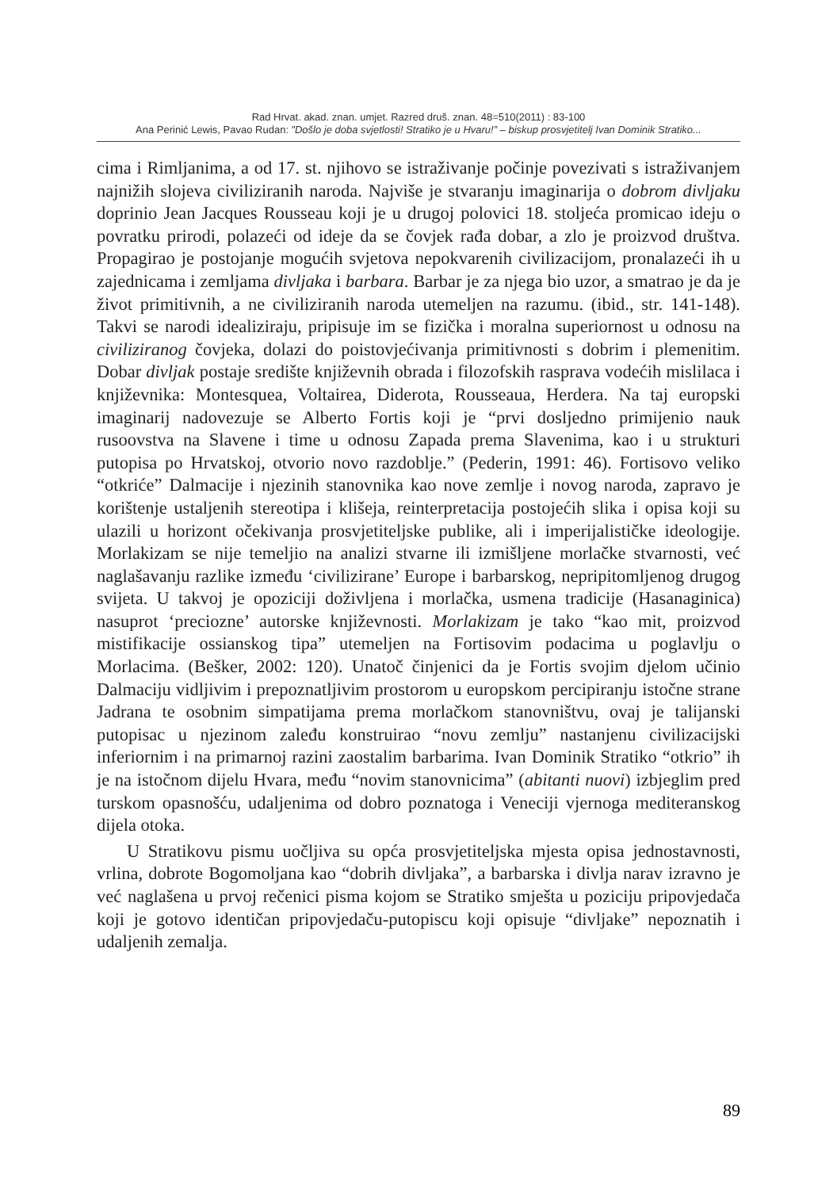Rad Hrvat. akad. znan. umjet. Razred druš. znan. 48=510(2011) : 83-100
Ana Perinić Lewis, Pavao Rudan: ”Došlo je doba svjetlosti! Stratiko je u Hvaru!” – biskup prosvjetitelj Ivan Dominik Stratiko...
cima i Rimljanima, a od 17. st. njihovo se istraživanje počinje povezivati s istraživanjem najnižih slojeva civiliziranih naroda. Najviše je stvaranju imaginarija o dobrom divljaku doprinio Jean Jacques Rousseau koji je u drugoj polovici 18. stoljeća promicao ideju o povratku prirodi, polazeći od ideje da se čovjek rađa dobar, a zlo je proizvod društva. Propagirao je postojanje mogućih svjetova nepokvarenih civilizacijom, pronalazeći ih u zajednicama i zemljama divljaka i barbara. Barbar je za njega bio uzor, a smatrao je da je život primitivnih, a ne civiliziranih naroda utemeljen na razumu. (ibid., str. 141-148). Takvi se narodi idealiziraju, pripisuje im se fizička i moralna superiornost u odnosu na civiliziranog čovjeka, dolazi do poistovjećivanja primitivnosti s dobrim i plemenitim. Dobar divljak postaje središte književnih obrada i filozofskih rasprava vodećih mislilaca i književnika: Montesquea, Voltairea, Diderota, Rousseaua, Herdera. Na taj europski imaginarij nadovezuje se Alberto Fortis koji je “prvi dosljedno primijenio nauk rusoovstva na Slavene i time u odnosu Zapada prema Slavenima, kao i u strukturi putopisa po Hrvatskoj, otvorio novo razdoblje.” (Pederin, 1991: 46). Fortisovo veliko “otkriće” Dalmacije i njezinih stanovnika kao nove zemlje i novog naroda, zapravo je korištenje ustaljenih stereotipa i klišeja, reinterpretacija postojećih slika i opisa koji su ulazili u horizont očekivanja prosvjetiteljske publike, ali i imperijalističke ideologije. Morlakizam se nije temeljio na analizi stvarne ili izmišljene morlačke stvarnosti, već naglašavanju razlike između ‘civilizirane’ Europe i barbarskog, nepripitomljenog drugog svijeta. U takvoj je opoziciji doživljena i morlačka, usmena tradicije (Hasanaginica) nasuprot ‘preciozne’ autorske književnosti. Morlakizam je tako “kao mit, proizvod mistifikacije ossianskog tipa” utemeljen na Fortisovim podacima u poglavlju o Morlacima. (Bešker, 2002: 120). Unatoč činjenici da je Fortis svojim djelom učinio Dalmaciju vidljivim i prepoznatljivim prostorom u europskom percipiranju istočne strane Jadrana te osobnim simpatijama prema morlačkom stanovništvu, ovaj je talijanski putopisac u njezinom zaleđu konstruirao “novu zemlju” nastanjenu civilizacijski inferiornim i na primarnoj razini zaostalim barbarima. Ivan Dominik Stratiko “otkrio” ih je na istočnom dijelu Hvara, među “novim stanovnicima” (abitanti nuovi) izbjeglim pred turskom opasnošću, udaljenima od dobro poznatoga i Veneciji vjernoga mediteranskog dijela otoka.
U Stratikovu pismu uočljiva su opća prosvjetiteljska mjesta opisa jednostavnosti, vrlina, dobrote Bogomoljana kao “dobrih divljaka”, a barbarska i divlja narav izravno je već naglašena u prvoj rečenici pisma kojom se Stratiko smješta u poziciju pripovjedača koji je gotovo identičan pripovjedaču-putopiscu koji opisuje “divljake” nepoznatih i udaljenih zemalja.
89